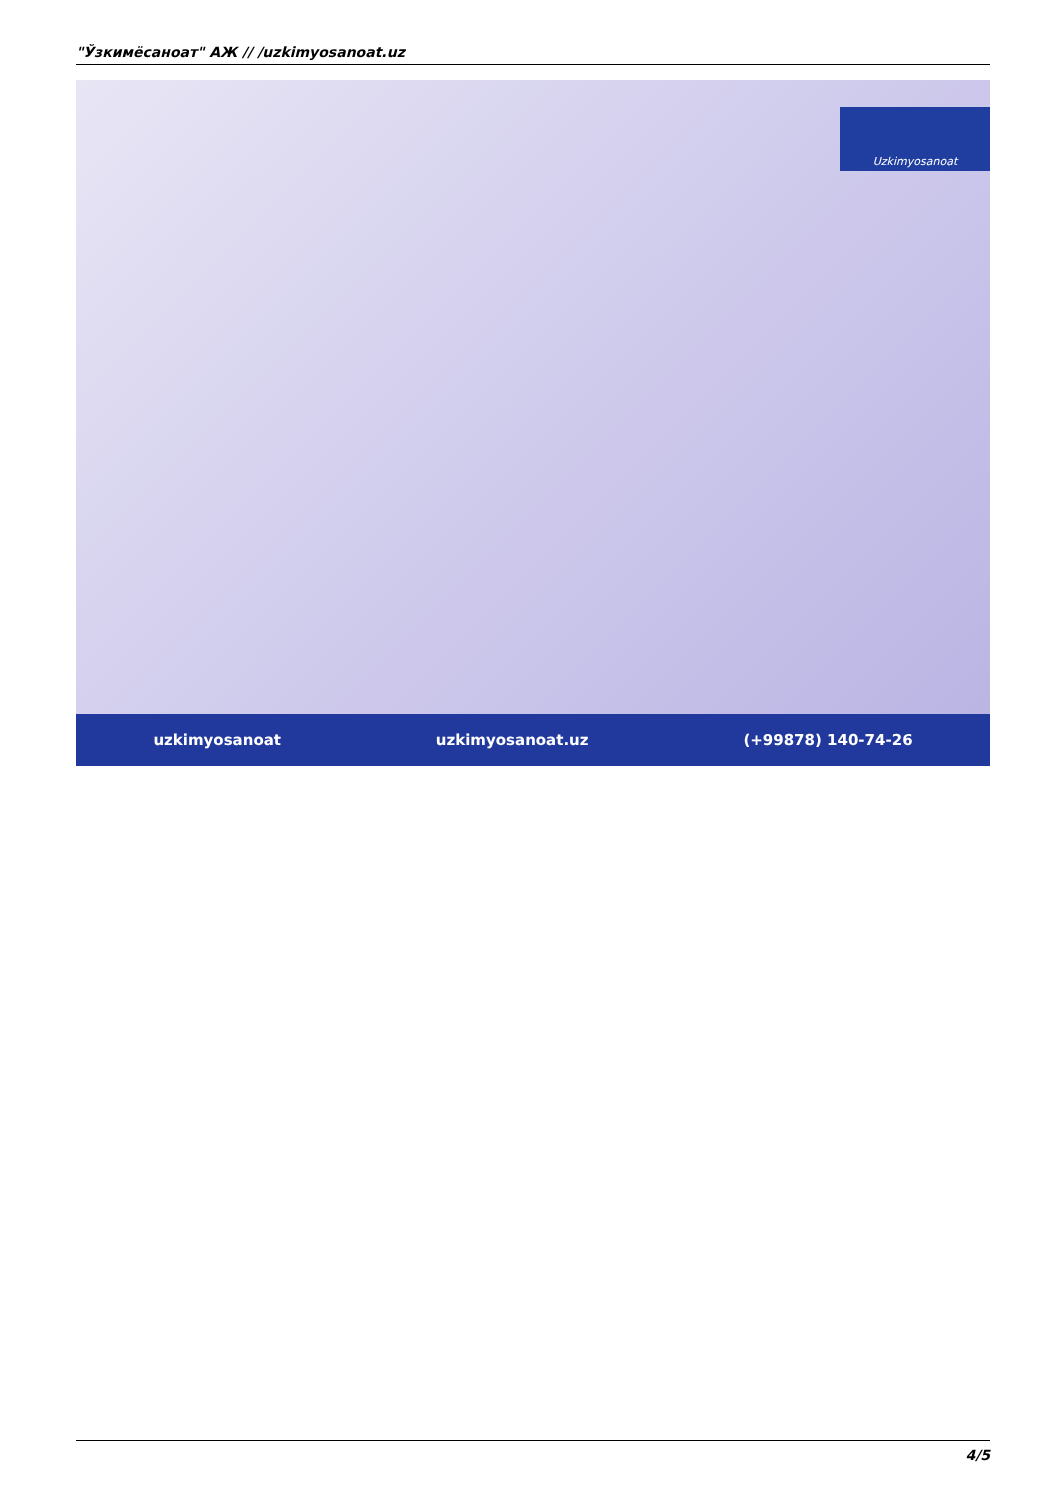"Ўзкимёсаноат" АЖ // /uzkimyosanoat.uz
Uzkimyosanoat
uzkimyosanoat uzkimyosanoat.uz (+99878) 140-74-26
4/5